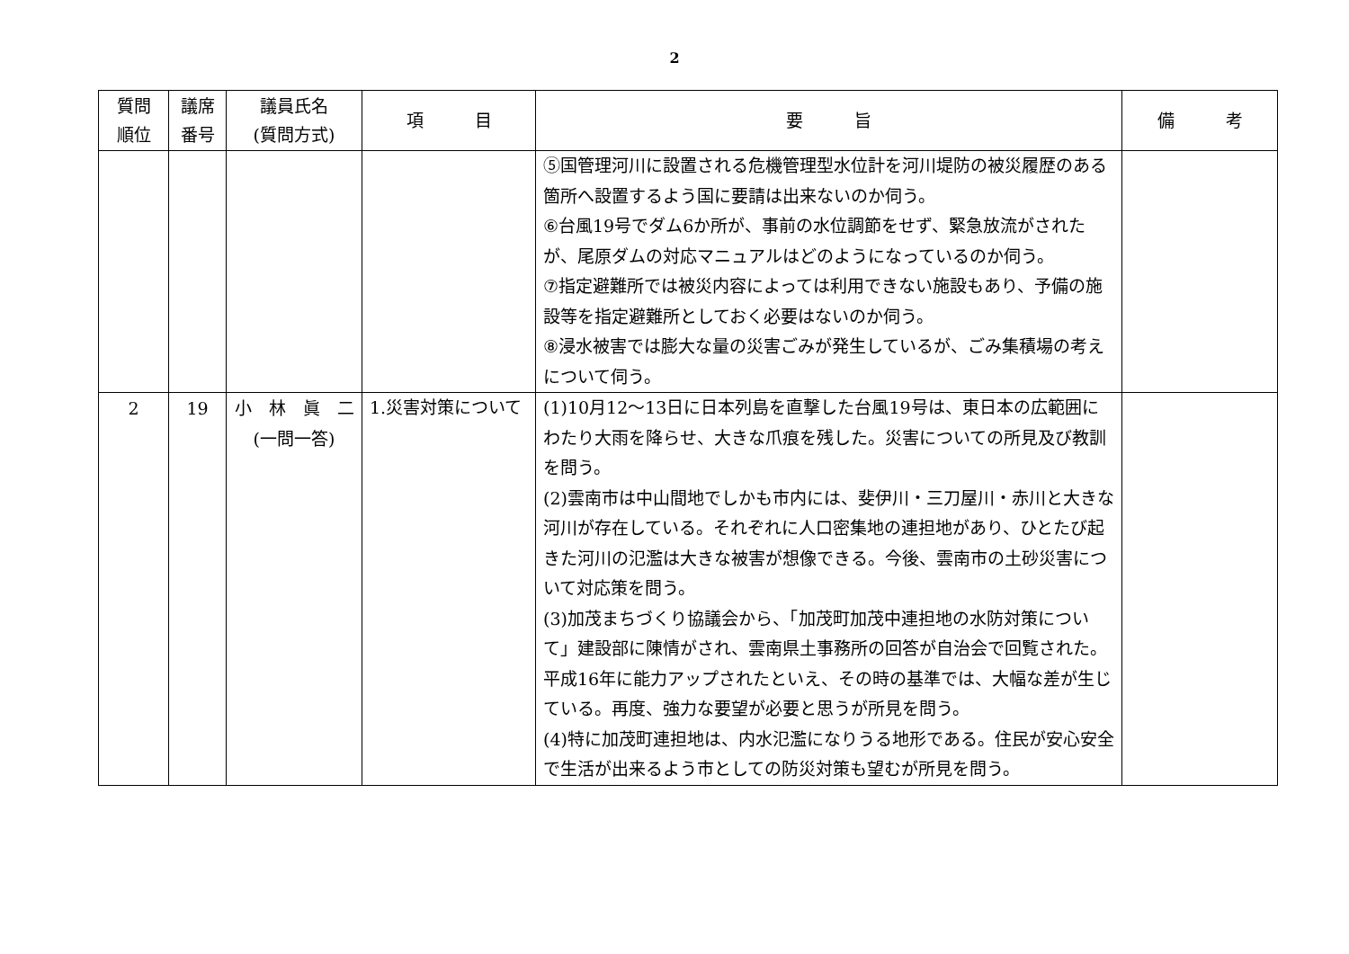2
| 質問 順位 | 議席 番号 | 議員氏名 (質問方式) | 項 目 | 要 旨 | 備 考 |
| --- | --- | --- | --- | --- | --- |
| | | | | ⑤国管理河川に設置される危機管理型水位計を河川堤防の被災履歴のある箇所へ設置するよう国に要請は出来ないのか伺う。 ⑥台風19号でダム6か所が、事前の水位調節をせず、緊急放流がされたが、尾原ダムの対応マニュアルはどのようになっているのか伺う。 ⑦指定避難所では被災内容によっては利用できない施設もあり、予備の施設等を指定避難所としておく必要はないのか伺う。 ⑧浸水被害では膨大な量の災害ごみが発生しているが、ごみ集積場の考えについて伺う。 | |
| 2 | 19 | 小 林 眞 二 (一問一答) | 1.災害対策について | (1)10月12〜13日に日本列島を直撃した台風19号は、東日本の広範囲にわたり大雨を降らせ、大きな爪痕を残した。災害についての所見及び教訓を問う。 (2)雲南市は中山間地でしかも市内には、斐伊川・三刀屋川・赤川と大きな河川が存在している。それぞれに人口密集地の連担地があり、ひとたび起きた河川の氾濫は大きな被害が想像できる。今後、雲南市の土砂災害について対応策を問う。 (3)加茂まちづくり協議会から、「加茂町加茂中連担地の水防対策について」建設部に陳情がされ、雲南県土事務所の回答が自治会で回覧された。平成16年に能力アップされたといえ、その時の基準では、大幅な差が生じている。再度、強力な要望が必要と思うが所見を問う。 (4)特に加茂町連担地は、内水氾濫になりうる地形である。住民が安心安全で生活が出来るよう市としての防災対策も望むが所見を問う。 | |